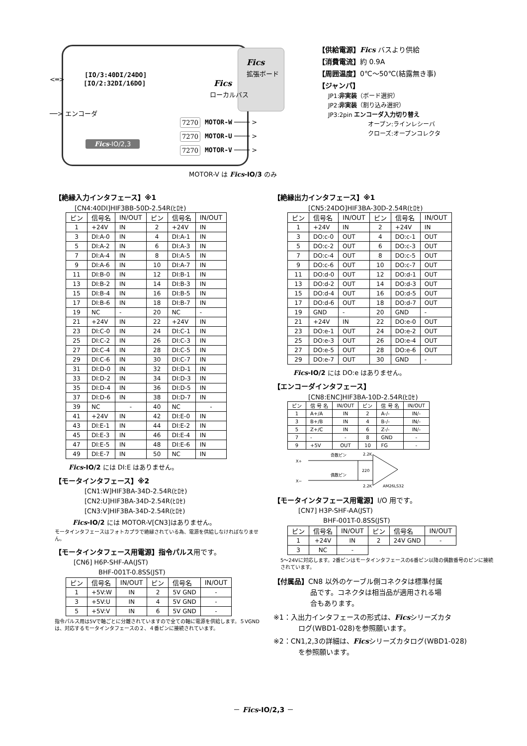Fics
拡張ボード
[IO/3:40DI/24DO]
[IO/2:32DI/16DO]
<═> Fics
ローカルバス
──> エンコーダ
7270 MOTOR-W ──── >
7270 MOTOR-U ──── >
7270 MOTOR-V ──── >
Fics-IO/2,3
MOTOR-V は Fics-IO/3 のみ
【供給電源】Fics バスより供給
【消費電流】約 0.9A
【周囲温度】0℃～50℃(結露無き事)
【ジャンパ】
JP1:非実装（ボード選択）
JP2:非実装（割り込み選択）
JP3:2pin エンコーダ入力切り替え
オープン:ラインレシーバ
クローズ:オープンコレクタ
【絶縁入力インタフェース】※1
[CN4:40DI]HIF3BB-50D-2.54R(ﾋﾛｾ)
| ピン | 信号名 | IN/OUT | ピン | 信号名 | IN/OUT |
| --- | --- | --- | --- | --- | --- |
| 1 | +24V | IN | 2 | +24V | IN |
| 3 | DI:A-0 | IN | 4 | DI:A-1 | IN |
| 5 | DI:A-2 | IN | 6 | DI:A-3 | IN |
| 7 | DI:A-4 | IN | 8 | DI:A-5 | IN |
| 9 | DI:A-6 | IN | 10 | DI:A-7 | IN |
| 11 | DI:B-0 | IN | 12 | DI:B-1 | IN |
| 13 | DI:B-2 | IN | 14 | DI:B-3 | IN |
| 15 | DI:B-4 | IN | 16 | DI:B-5 | IN |
| 17 | DI:B-6 | IN | 18 | DI:B-7 | IN |
| 19 | NC | - | 20 | NC | - |
| 21 | +24V | IN | 22 | +24V | IN |
| 23 | DI:C-0 | IN | 24 | DI:C-1 | IN |
| 25 | DI:C-2 | IN | 26 | DI:C-3 | IN |
| 27 | DI:C-4 | IN | 28 | DI:C-5 | IN |
| 29 | DI:C-6 | IN | 30 | DI:C-7 | IN |
| 31 | DI:D-0 | IN | 32 | DI:D-1 | IN |
| 33 | DI:D-2 | IN | 34 | DI:D-3 | IN |
| 35 | DI:D-4 | IN | 36 | DI:D-5 | IN |
| 37 | DI:D-6 | IN | 38 | DI:D-7 | IN |
| 39 | NC | - | 40 | NC | - |
| 41 | +24V | IN | 42 | DI:E-0 | IN |
| 43 | DI:E-1 | IN | 44 | DI:E-2 | IN |
| 45 | DI:E-3 | IN | 46 | DI:E-4 | IN |
| 47 | DI:E-5 | IN | 48 | DI:E-6 | IN |
| 49 | DI:E-7 | IN | 50 | NC | IN |
Fics-IO/2 には DI:E はありません。
【モータインタフェース】※2
[CN1:W]HIF3BA-34D-2.54R(ﾋﾛｾ)
[CN2:U]HIF3BA-34D-2.54R(ﾋﾛｾ)
[CN3:V]HIF3BA-34D-2.54R(ﾋﾛｾ)
Fics-IO/2 には MOTOR-V[CN3]はありません。
モータインタフェースはフォトカプラで絶縁されている為、電源を供給しなければなりません。
【モータインタフェース用電源】指令パルス用です。
[CN6] H6P-SHF-AA(JST)
BHF-001T-0.8SS(JST)
| ピン | 信号名 | IN/OUT | ピン | 信号名 | IN/OUT |
| --- | --- | --- | --- | --- | --- |
| 1 | +5V:W | IN | 2 | 5V GND | - |
| 3 | +5V:U | IN | 4 | 5V GND | - |
| 5 | +5V:V | IN | 6 | 5V GND | - |
指令パルス用は5Vで軸ごとに分離されていますので全ての軸に電源を供給します。５VGNDは、対応するモータインタフェースの２、４番ピンに接続されています。
【絶縁出力インタフェース】※1
[CN5:24DO]HIF3BA-30D-2.54R(ﾋﾛｾ)
| ピン | 信号名 | IN/OUT | ピン | 信号名 | IN/OUT |
| --- | --- | --- | --- | --- | --- |
| 1 | +24V | IN | 2 | +24V | IN |
| 3 | DO:c-0 | OUT | 4 | DO:c-1 | OUT |
| 5 | DO:c-2 | OUT | 6 | DO:c-3 | OUT |
| 7 | DO:c-4 | OUT | 8 | DO:c-5 | OUT |
| 9 | DO:c-6 | OUT | 10 | DO:c-7 | OUT |
| 11 | DO:d-0 | OUT | 12 | DO:d-1 | OUT |
| 13 | DO:d-2 | OUT | 14 | DO:d-3 | OUT |
| 15 | DO:d-4 | OUT | 16 | DO:d-5 | OUT |
| 17 | DO:d-6 | OUT | 18 | DO:d-7 | OUT |
| 19 | GND | - | 20 | GND | - |
| 21 | +24V | IN | 22 | DO:e-0 | OUT |
| 23 | DO:e-1 | OUT | 24 | DO:e-2 | OUT |
| 25 | DO:e-3 | OUT | 26 | DO:e-4 | OUT |
| 27 | DO:e-5 | OUT | 28 | DO:e-6 | OUT |
| 29 | DO:e-7 | OUT | 30 | GND | - |
Fics-IO/2 には DO:e はありません。
【エンコーダインタフェース】
[CN8:ENC]HIF3BA-10D-2.54R(ﾋﾛｾ)
| ピン | 信 号 名 | IN/OUT | ピン | 信 号 名 | IN/OUT |
| --- | --- | --- | --- | --- | --- |
| 1 | A+/A | IN | 2 | A-/- | IN/- |
| 3 | B+/B | IN | 4 | B-/- | IN/- |
| 5 | Z+/C | IN | 6 | Z-/- | IN/- |
| 7 | - | - | 8 | GND | - |
| 9 | +5V | OUT | 10 | FG | - |
X+
X−
奇数ピン
偶数ピン
220
2.2K
2.2K
AM26LS32
【モータインタフェース用電源】I/O 用です。
[CN7] H3P-SHF-AA(JST)
BHF-001T-0.8SS(JST)
| ピン | 信号名 | IN/OUT | ピン | 信号名 | IN/OUT |
| --- | --- | --- | --- | --- | --- |
| 1 | +24V | IN | 2 | 24V GND | - |
| 3 | NC | - | | | |
5～24Vに対応します。2番ピンはモータインタフェースの6番ピン以降の偶数番号のピンに接続されています。
【付属品】CN8 以外のケーブル側コネクタは標準付属
品です。コネクタは相当品が適用される場
合もあります。
※1：入出力インタフェースの形式は、Ficsシリーズカタ
ログ(WBD1-028)を参照願います。
※2：CN1,2,3の詳細は、Ficsシリーズカタログ(WBD1-028)
を参照願います。
－ Fics-IO/2,3 －